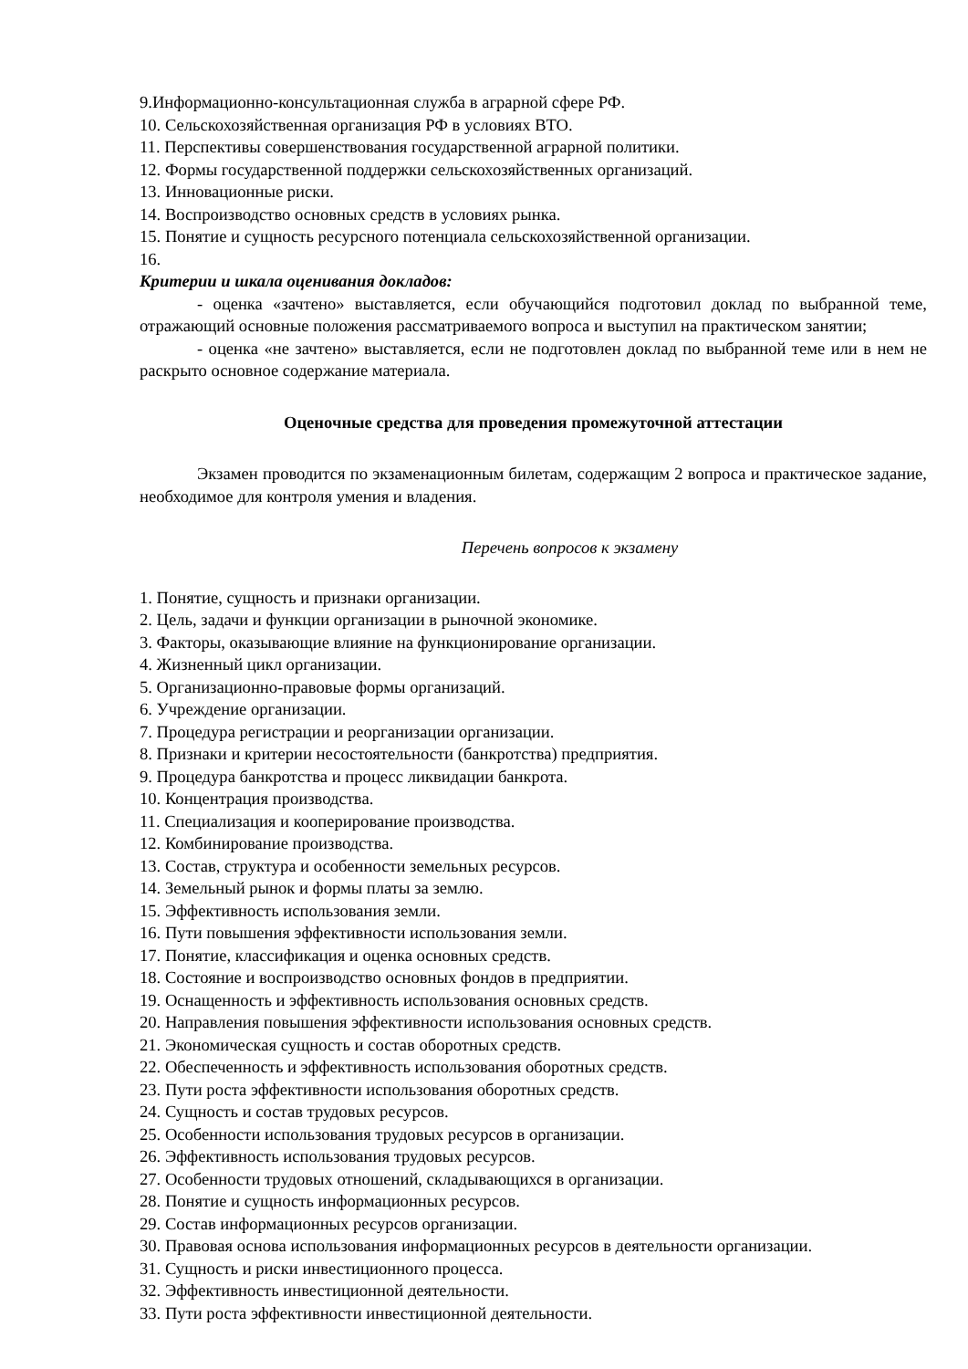9.Информационно-консультационная служба в аграрной сфере РФ.
10. Сельскохозяйственная организация РФ в условиях ВТО.
11. Перспективы совершенствования государственной аграрной политики.
12. Формы государственной поддержки сельскохозяйственных организаций.
13. Инновационные риски.
14. Воспроизводство основных средств в условиях рынка.
15. Понятие и сущность ресурсного потенциала сельскохозяйственной организации.
16.
Критерии и шкала оценивания докладов:
- оценка «зачтено» выставляется, если обучающийся подготовил доклад по выбранной теме, отражающий основные положения рассматриваемого вопроса и выступил на практическом занятии;
- оценка «не зачтено» выставляется, если не подготовлен доклад по выбранной теме или в нем не раскрыто основное содержание материала.
Оценочные средства для проведения промежуточной аттестации
Экзамен проводится по экзаменационным билетам, содержащим 2 вопроса и практическое задание, необходимое для контроля умения и владения.
Перечень вопросов к экзамену
1. Понятие, сущность и признаки организации.
2. Цель, задачи и функции организации в рыночной экономике.
3. Факторы, оказывающие влияние на функционирование организации.
4. Жизненный цикл организации.
5. Организационно-правовые формы организаций.
6. Учреждение организации.
7. Процедура регистрации и реорганизации организации.
8. Признаки и критерии несостоятельности (банкротства) предприятия.
9. Процедура банкротства и процесс ликвидации банкрота.
10. Концентрация производства.
11. Специализация и кооперирование производства.
12. Комбинирование производства.
13. Состав, структура и особенности земельных ресурсов.
14. Земельный рынок и формы платы за землю.
15. Эффективность использования земли.
16. Пути повышения эффективности использования земли.
17. Понятие, классификация и оценка основных средств.
18. Состояние и воспроизводство основных фондов в предприятии.
19. Оснащенность и эффективность использования основных средств.
20. Направления повышения эффективности использования основных средств.
21. Экономическая сущность и состав оборотных средств.
22. Обеспеченность и эффективность использования оборотных средств.
23. Пути роста эффективности использования оборотных средств.
24. Сущность и состав трудовых ресурсов.
25. Особенности использования трудовых ресурсов в организации.
26. Эффективность использования трудовых ресурсов.
27. Особенности трудовых отношений, складывающихся в организации.
28. Понятие и сущность информационных ресурсов.
29. Состав информационных ресурсов организации.
30. Правовая основа использования информационных ресурсов в деятельности организации.
31. Сущность и риски инвестиционного процесса.
32. Эффективность инвестиционной деятельности.
33. Пути роста эффективности инвестиционной деятельности.